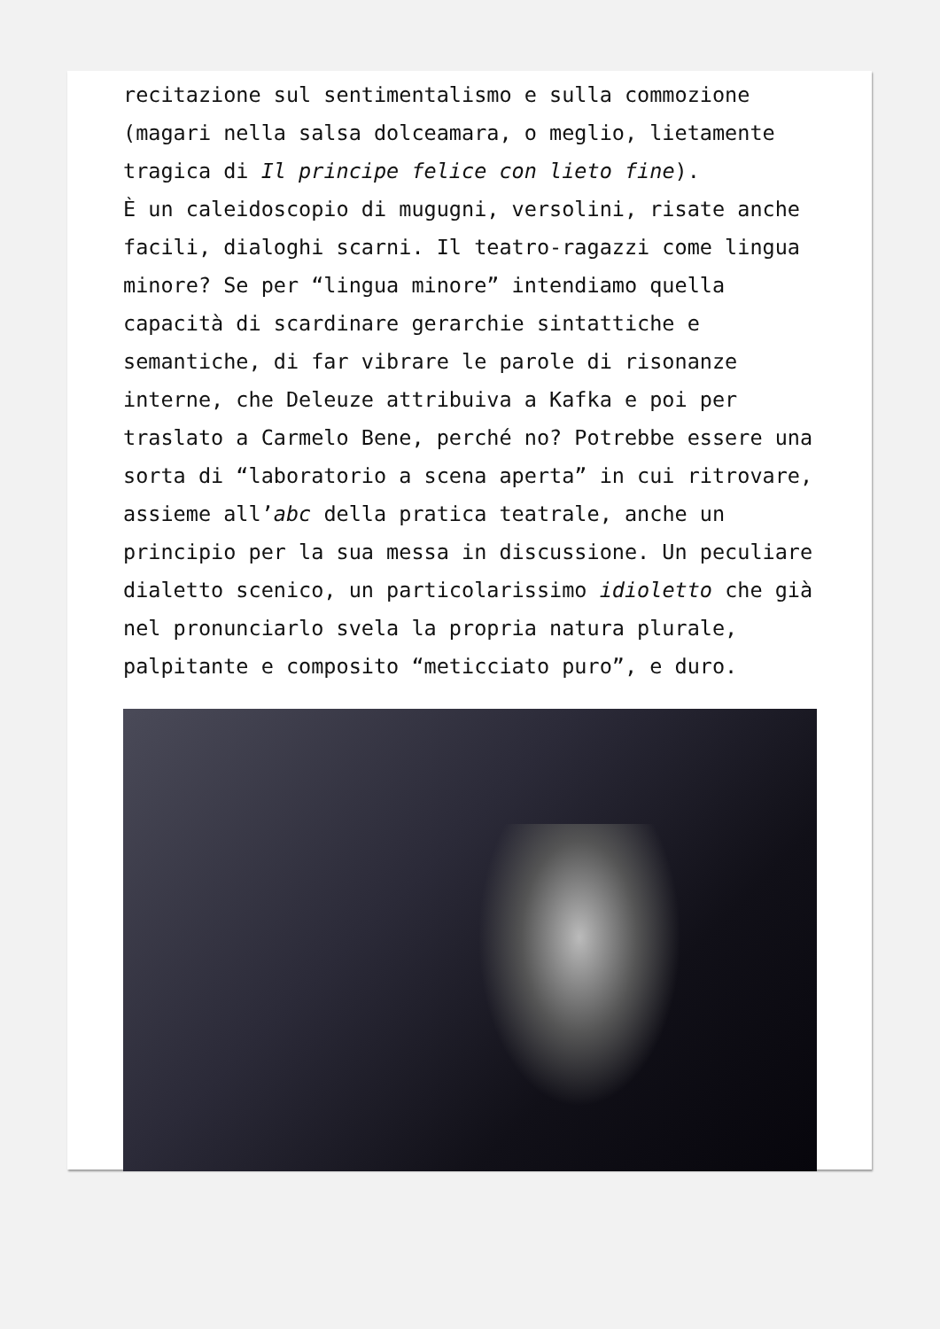recitazione sul sentimentalismo e sulla commozione (magari nella salsa dolceamara, o meglio, lietamente tragica di Il principe felice con lieto fine).
È un caleidoscopio di mugugni, versolini, risate anche facili, dialoghi scarni. Il teatro-ragazzi come lingua minore? Se per “lingua minore” intendiamo quella capacità di scardinare gerarchie sintattiche e semantiche, di far vibrare le parole di risonanze interne, che Deleuze attribuiva a Kafka e poi per traslato a Carmelo Bene, perché no? Potrebbe essere una sorta di “laboratorio a scena aperta” in cui ritrovare, assieme all’abc della pratica teatrale, anche un principio per la sua messa in discussione. Un peculiare dialetto scenico, un particolarissimo idioletto che già nel pronunciarlo svela la propria natura plurale, palpitante e composito “meticciato puro”, e duro.